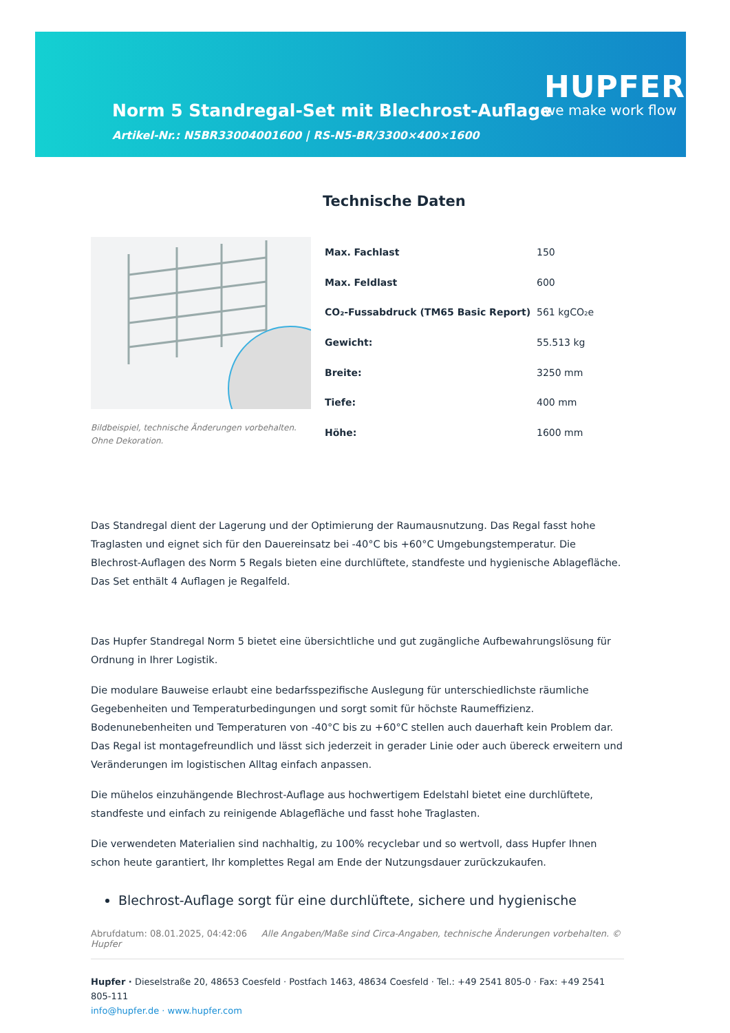Norm 5 Standregal-Set mit Blechrost-Auflage
Artikel-Nr.: N5BR33004001600 | RS-N5-BR/3300×400×1600
HUPFER
we make work flow
Technische Daten
Bildbeispiel, technische Änderungen vorbehalten.
Ohne Dekoration.
| Max. Fachlast | 150 |
| Max. Feldlast | 600 |
| CO₂-Fussabdruck (TM65 Basic Report) | 561 kgCO₂e |
| Gewicht: | 55.513 kg |
| Breite: | 3250 mm |
| Tiefe: | 400 mm |
| Höhe: | 1600 mm |
Das Standregal dient der Lagerung und der Optimierung der Raumausnutzung. Das Regal fasst hohe Traglasten und eignet sich für den Dauereinsatz bei -40°C bis +60°C Umgebungstemperatur. Die Blechrost-Auflagen des Norm 5 Regals bieten eine durchlüftete, standfeste und hygienische Ablagefläche. Das Set enthält 4 Auflagen je Regalfeld.
Das Hupfer Standregal Norm 5 bietet eine übersichtliche und gut zugängliche Aufbewahrungslösung für Ordnung in Ihrer Logistik.
Die modulare Bauweise erlaubt eine bedarfsspezifische Auslegung für unterschiedlichste räumliche Gegebenheiten und Temperaturbedingungen und sorgt somit für höchste Raumeffizienz. Bodenunebenheiten und Temperaturen von -40°C bis zu +60°C stellen auch dauerhaft kein Problem dar. Das Regal ist montagefreundlich und lässt sich jederzeit in gerader Linie oder auch übereck erweitern und Veränderungen im logistischen Alltag einfach anpassen.
Die mühelos einzuhängende Blechrost-Auflage aus hochwertigem Edelstahl bietet eine durchlüftete, standfeste und einfach zu reinigende Ablagefläche und fasst hohe Traglasten.
Die verwendeten Materialien sind nachhaltig, zu 100% recyclebar und so wertvoll, dass Hupfer Ihnen schon heute garantiert, Ihr komplettes Regal am Ende der Nutzungsdauer zurückzukaufen.
Blechrost-Auflage sorgt für eine durchlüftete, sichere und hygienische
Abrufdatum: 08.01.2025, 04:42:06 Alle Angaben/Maße sind Circa-Angaben, technische Änderungen vorbehalten. © Hupfer
Hupfer · Dieselstraße 20, 48653 Coesfeld · Postfach 1463, 48634 Coesfeld · Tel.: +49 2541 805-0 · Fax: +49 2541 805-111
info@hupfer.de · www.hupfer.com